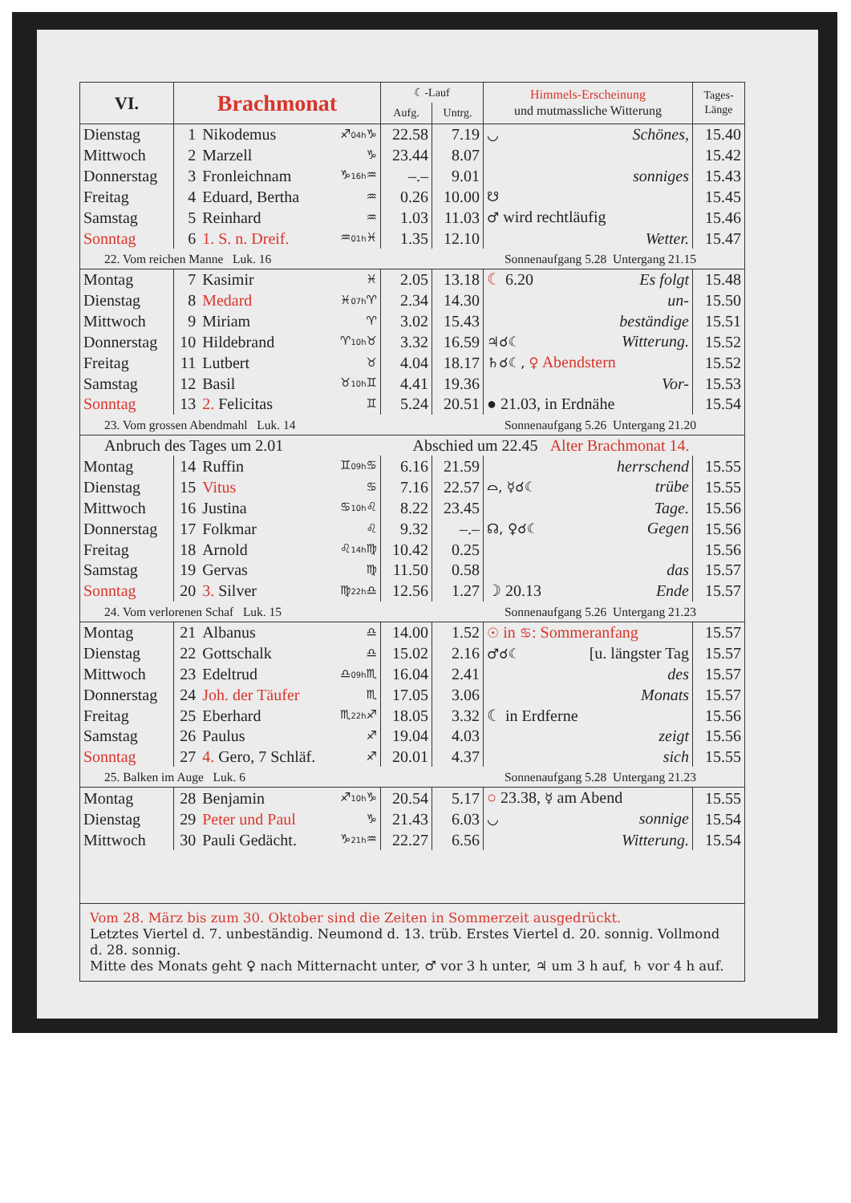| VI. | Brachmonat | | | ☾-Lauf | | Himmels-Erscheinung und mutmassliche Witterung | Tages- Länge |
| --- | --- | --- | --- | --- | --- | --- | --- |
| | | | | Aufg. | Untrg. | | |
| Dienstag | 1 | Nikodemus | ♐ 04h ♑ | 22.58 | 7.19 | ◡ Schönes, | 15.40 |
| Mittwoch | 2 | Marzell | ♑ | 23.44 | 8.07 | | 15.42 |
| Donnerstag | 3 | Fronleichnam | ♑ 16h ♒ | –.– | 9.01 | sonniges | 15.43 |
| Freitag | 4 | Eduard, Bertha | ♒ | 0.26 | 10.00 | ☋ | 15.45 |
| Samstag | 5 | Reinhard | ♒ | 1.03 | 11.03 | ♂ wird rechtläufig | 15.46 |
| Sonntag | 6 | 1. S. n. Dreif. | ♒ 01h ♓ | 1.35 | 12.10 | Wetter. | 15.47 |
| 22. Vom reichen Manne Luk. 16 | | | | Sonnenaufgang 5.28 Untergang 21.15 | | | |
| Montag | 7 | Kasimir | ♓ | 2.05 | 13.18 | ☾ 6.20 Es folgt | 15.48 |
| Dienstag | 8 | Medard | ♓ 07h ♈ | 2.34 | 14.30 | un- | 15.50 |
| Mittwoch | 9 | Miriam | ♈ | 3.02 | 15.43 | beständige | 15.51 |
| Donnerstag | 10 | Hildebrand | ♈ 10h ♉ | 3.32 | 16.59 | ♃☌☾ Witterung. | 15.52 |
| Freitag | 11 | Lutbert | ♉ | 4.04 | 18.17 | ♄☌☾, ♀ Abendstern | 15.52 |
| Samstag | 12 | Basil | ♉ 10h ♊ | 4.41 | 19.36 | Vor- | 15.53 |
| Sonntag | 13 | 2. Felicitas | ♊ | 5.24 | 20.51 | ● 21.03, in Erdnähe | 15.54 |
| 23. Vom grossen Abendmahl Luk. 14 | | | | Sonnenaufgang 5.26 Untergang 21.20 | | | |
| Anbruch des Tages um 2.01 | | | | Abschied um 22.45 Alter Brachmonat 14. | | | |
| Montag | 14 | Ruffin | ♊ 09h ♋ | 6.16 | 21.59 | herrschend | 15.55 |
| Dienstag | 15 | Vitus | ♋ | 7.16 | 22.57 | ⌓, ☿☌☾ trübe | 15.55 |
| Mittwoch | 16 | Justina | ♋ 10h ♌ | 8.22 | 23.45 | Tage. | 15.56 |
| Donnerstag | 17 | Folkmar | ♌ | 9.32 | –.– | ☊, ♀☌☾ Gegen | 15.56 |
| Freitag | 18 | Arnold | ♌ 14h ♍ | 10.42 | 0.25 | | 15.56 |
| Samstag | 19 | Gervas | ♍ | 11.50 | 0.58 | das | 15.57 |
| Sonntag | 20 | 3. Silver | ♍ 22h ♎ | 12.56 | 1.27 | ☽ 20.13 Ende | 15.57 |
| 24. Vom verlorenen Schaf Luk. 15 | | | | Sonnenaufgang 5.26 Untergang 21.23 | | | |
| Montag | 21 | Albanus | ♎ | 14.00 | 1.52 | ☉ in ♋ : Sommeranfang | 15.57 |
| Dienstag | 22 | Gottschalk | ♎ | 15.02 | 2.16 | ♂☌☾ [u. längster Tag | 15.57 |
| Mittwoch | 23 | Edeltrud | ♎ 09h ♏ | 16.04 | 2.41 | des | 15.57 |
| Donnerstag | 24 | Joh. der Täufer | ♏ | 17.05 | 3.06 | Monats | 15.57 |
| Freitag | 25 | Eberhard | ♏ 22h ♐ | 18.05 | 3.32 | ☾ in Erdferne | 15.56 |
| Samstag | 26 | Paulus | ♐ | 19.04 | 4.03 | zeigt | 15.56 |
| Sonntag | 27 | 4. Gero, 7 Schläf. | ♐ | 20.01 | 4.37 | sich | 15.55 |
| 25. Balken im Auge Luk. 6 | | | | Sonnenaufgang 5.28 Untergang 21.23 | | | |
| Montag | 28 | Benjamin | ♐ 10h ♑ | 20.54 | 5.17 | ○ 23.38, ☿ am Abend | 15.55 |
| Dienstag | 29 | Peter und Paul | ♑ | 21.43 | 6.03 | ◡ sonnige | 15.54 |
| Mittwoch | 30 | Pauli Gedächt. | ♑ 21h ♒ | 22.27 | 6.56 | Witterung. | 15.54 |
Vom 28. März bis zum 30. Oktober sind die Zeiten in Sommerzeit ausgedrückt.
Letztes Viertel d. 7. unbeständig. Neumond d. 13. trüb. Erstes Viertel d. 20. sonnig. Vollmond d. 28. sonnig.
Mitte des Monats geht ♀ nach Mitternacht unter, ♂ vor 3 h unter, ♃ um 3 h auf, ♄ vor 4 h auf.